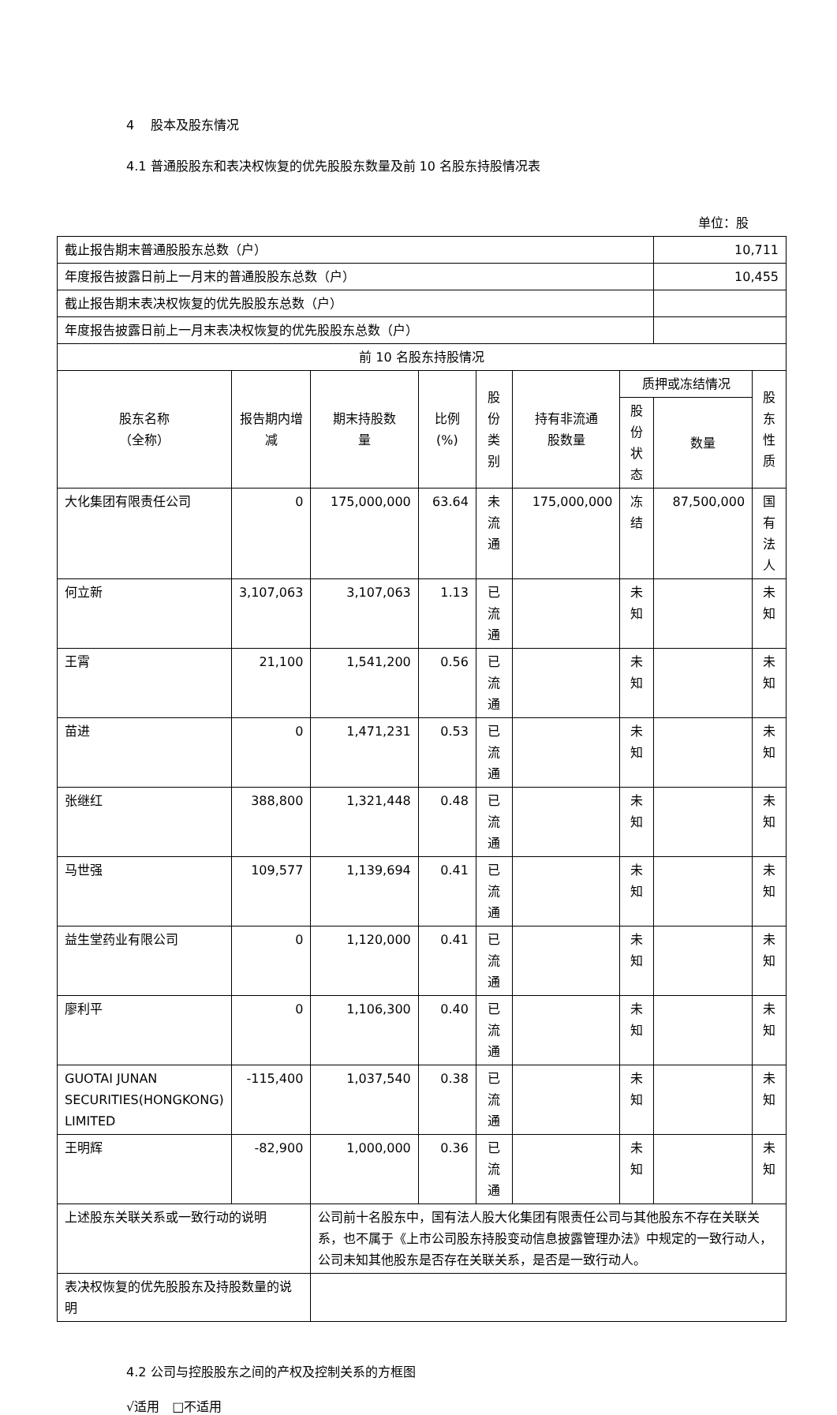4　 股本及股东情况
4.1 普通股股东和表决权恢复的优先股股东数量及前 10 名股东持股情况表
单位：股
| 截止报告期末普通股股东总数（户） | | | | | | | 10,711 | |
| 年度报告披露日前上一月末的普通股股东总数（户） | | | | | | | 10,455 | |
| 截止报告期末表决权恢复的优先股股东总数（户） | | | | | | | | |
| 年度报告披露日前上一月末表决权恢复的优先股股东总数（户） | | | | | | | | |
| 前 10 名股东持股情况 | | | | | | | | |
| 股东名称 （全称） | 报告期内增 减 | 期末持股数 量 | 比例 (%) | 股份类 别 | 持有非流通 股数量 | 质押或冻结情况 | | 股东 性质 |
| | | | | | | 股份 状态 | 数量 | |
| 大化集团有限责任公司 | 0 | 175,000,000 | 63.64 | 未流通 | 175,000,000 | 冻结 | 87,500,000 | 国有 法人 |
| 何立新 | 3,107,063 | 3,107,063 | 1.13 | 已流通 | | 未知 | | 未知 |
| 王霄 | 21,100 | 1,541,200 | 0.56 | 已流通 | | 未知 | | 未知 |
| 苗进 | 0 | 1,471,231 | 0.53 | 已流通 | | 未知 | | 未知 |
| 张继红 | 388,800 | 1,321,448 | 0.48 | 已流通 | | 未知 | | 未知 |
| 马世强 | 109,577 | 1,139,694 | 0.41 | 已流通 | | 未知 | | 未知 |
| 益生堂药业有限公司 | 0 | 1,120,000 | 0.41 | 已流通 | | 未知 | | 未知 |
| 廖利平 | 0 | 1,106,300 | 0.40 | 已流通 | | 未知 | | 未知 |
| GUOTAI JUNAN SECURITIES(HONGKONG) LIMITED | -115,400 | 1,037,540 | 0.38 | 已流通 | | 未知 | | 未知 |
| 王明辉 | -82,900 | 1,000,000 | 0.36 | 已流通 | | 未知 | | 未知 |
| 上述股东关联关系或一致行动的说明 | | 公司前十名股东中，国有法人股大化集团有限责任公司与其他股东不存在关联关系，也不属于《上市公司股东持股变动信息披露管理办法》中规定的一致行动人，公司未知其他股东是否存在关联关系，是否是一致行动人。 | | | | | | |
| 表决权恢复的优先股股东及持股数量的说明 | | | | | | | | |
4.2 公司与控股股东之间的产权及控制关系的方框图
√适用　□不适用